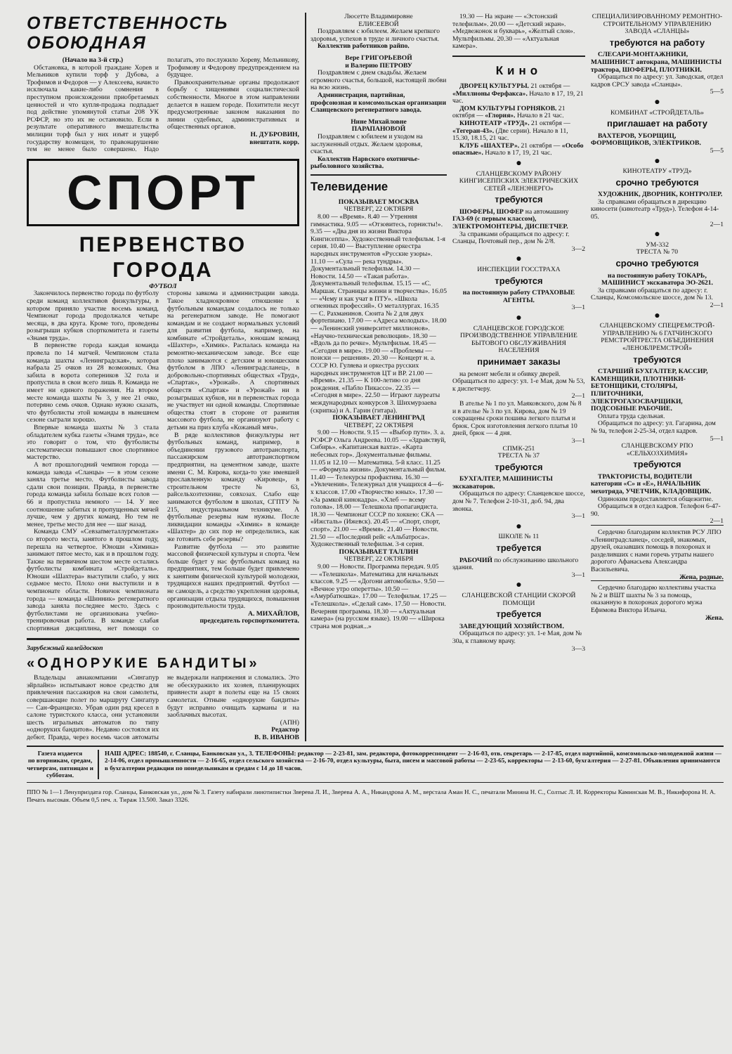ОТВЕТСТВЕННОСТЬ ОБОЮДНАЯ
(Начало на 3-й стр.)
Обстановка, в которой граждане Хорев и Мельников купили торф у Дубова, а Трофимов и Федоров — у Алексеева, начисто исключала какие-либо сомнения в преступном происхождении приобретаемых ценностей и что купля-продажа подпадает под действие упомянутой статьи 208 УК РСФСР, но это их не остановило. Если в результате оперативного вмешательства милиции торф был у них изъят и ущерб государству возмещен, то правонарушение тем не менее было совершено. Надо полагать, это послужило Хореву, Мельникову, Трофимову и Федорову предупреждением на будущее.
Правоохранительные органы продолжают борьбу с хищениями социалистической собственности. Многое в этом направлении делается в нашем городе. Похитители несут предусмотренные законом наказания по линии судебных, административных и общественных органов.
Н. ДУБРОВИН,
внештатн. корр.
СПОРТ
ПЕРВЕНСТВО ГОРОДА
ФУТБОЛ
Закончилось первенство города по футболу среди команд коллективов физкультуры, в котором приняло участие восемь команд. Чемпионат города продолжался четыре месяца, в два круга. Кроме того, проведены розыгрыши кубков спорткомитета и газеты «Знамя труда».
В первенстве города каждая команда провела по 14 матчей. Чемпионом стала команда шахты «Ленинградская», которая набрала 25 очков из 28 возможных. Она забила в ворота соперников 32 гола и пропустила в свои всего лишь 8. Команда не имеет ни единого поражения. На втором месте команда шахты № 3, у нее 21 очко, потеряно семь очков. Однако нужно сказать, что футболисты этой команды в нынешнем сезоне сыграли хорошо.
Впервые команда шахты № 3 стала обладателем кубка газеты «Знамя труда», все это говорит о том, что футболисты систематически повышают свое спортивное мастерство.
А вот прошлогодний чемпион города — команда завода «Сланцы» — в этом сезоне заняла третье место. Футболисты завода сдали свои позиции. Правда, в первенстве города команда забила больше всех голов — 66 и пропустила немного — 14. У нее соотношение забитых и пропущенных мячей лучше, чем у других команд. Но тем не менее, третье место для нее — шаг назад.
Команда СМУ «Севзапметаллургмонтаж» со второго места, занятого в прошлом году, перешла на четвертое. Юноши «Химика» занимают пятое место, как и в прошлом году. Также на первичном шестом месте остались футболисты комбината «Стройдеталь». Юноши «Шахтера» выступили слабо, у них седьмое место. Плохо они выступили и в чемпионате области. Новичок чемпионата города — команда «Шинник» регенератного завода заняла последнее место. Здесь с футболистами не организована учебно-тренировочная работа. В команде слабая спортивная дисциплина, нет помощи со стороны завкома и администрации завода. Такое хладнокровное отношение к футбольным командам создалось не только на регенератном заводе. Не помогают командам и не создают нормальных условий для развития футбола, например, на комбинате «Стройдеталь», юношам команд «Шахтер», «Химик». Распалась команда на ремонтно-механическом заводе. Все еще плохо занимаются с детским и юношеским футболом в ЛПО «Ленинградсланец», в добровольно-спортивных обществах «Труд», «Спартак», «Урожай». А спортивных обществ «Спартак» и «Урожай» ни в розыгрышах кубков, ни в первенствах города не участвует ни одной команды. Спортивные общества стоят в стороне от развития массового футбола, не организуют работу с детьми на приз клуба «Кожаный мяч».
В ряде коллективов физкультуры нет футбольных команд, например, в объединении грузового автотранспорта, пассажирском автотранспортном предприятии, на цементном заводе, шахте имени С. М. Кирова, когда-то уже имевшей прославленную команду «Кировец», в строительном тресте № 63, райсельхозтехнике, совхозах. Слабо еще занимаются футболом в школах, СГПТУ № 215, индустриальном техникуме. А футбольные резервы нам нужны. После ликвидации команды «Химик» в команде «Шахтер» до сих пор не определились, как же готовить себе резервы?
Развитие футбола — это развитие массовой физической культуры и спорта. Чем больше будет у нас футбольных команд на предприятиях, тем больше будет привлечено к занятиям физической культурой молодежи, трудящихся наших предприятий. Футбол — не самоцель, а средство укрепления здоровья, организации отдыха трудящихся, повышения производительности труда.
А. МИХАЙЛОВ,
председатель горспорткомитета.
Зарубежный калейдоскоп
«ОДНОРУКИЕ БАНДИТЫ»
Владельцы авиакомпании «Сингапур эйрлайнз» испытывают новое средство для привлечения пассажиров на свои самолеты, совершающие полет по маршруту Сингапур — Сан-Франциско. Убрав один ряд кресел в салоне туристского класса, они установили шесть игральных автоматов по типу «одноруких бандитов». Недавно состоялся их дебют. Правда, через восемь часов автоматы не выдержали напряжения и сломались. Это не обескуражило их хозяев, планирующих привнести азарт в полеты еще на 15 своих самолетах. Отныне «однорукие бандиты» будут исправно очищать карманы и на заоблачных высотах.
(АПН)
Редактор
В. В. ИВАНОВ
Люсетте Владимировне
ЕЛИСЕЕВОЙ
Поздравляем с юбилеем. Желаем крепкого здоровья, успехов в труде и личного счастья.
Коллектив работников райпо.
Вере ГРИГОРЬЕВОЙ
и Валерию ПЕТРОВУ
Поздравляем с днем свадьбы. Желаем огромного счастья, большой, настоящей любви на всю жизнь.
Администрация, партийная, профсоюзная и комсомольская организации Сланцевского регенератного завода.
Нине Михайловне
ПАРАПАНОВОЙ
Поздравляем с юбилеем и уходом на заслуженный отдых. Желаем здоровья, счастья.
Коллектив Нарвского охотничье-рыболовного хозяйства.
Телевидение
ПОКАЗЫВАЕТ МОСКВА
ЧЕТВЕРГ, 22 ОКТЯБРЯ
8.00 — «Время». 8.40 — Утренняя гимнастика. 9.05 — «Отзовитесь, горнисты!». 9.35 — «Два дня из жизни Виктора Кингисеппа». Художественный телефильм. 1-я серия. 10.40 — Выступление оркестра народных инструментов «Русские узоры». 11.10 — «Сула — река тундры». Документальный телефильм. 14.30 — Новости. 14.50 — «Такая работа». Документальный телефильм. 15.15 — «С. Маршак. Страницы жизни и творчества». 16.05 — «Чему и как учат в ПТУ». «Школа огненных профессий». О металлургах. 16.35 — С. Рахманинов. Сюита № 2 для двух фортепиано. 17.00 — «Адреса молодых». 18.00 — «Ленинский университет миллионов». «Научно-техническая революция». 18.30 — «Вдоль да по речке». Мультфильм. 18.45 — «Сегодня в мире». 19.00 — «Проблемы — поиски — решения». 20.30 — Концерт н. а. СССР Ю. Гуляева и оркестра русских народных инструментов ЦТ и ВР. 21.00 — «Время». 21.35 — К 100-летию со дня рождения. «Пабло Пикассо». 22.35 — «Сегодня в мире». 22.50 — Играют лауреаты международных конкурсов З. Шихмурзаева (скрипка) и А. Гарин (гитара).
ПОКАЗЫВАЕТ ЛЕНИНГРАД
ЧЕТВЕРГ, 22 ОКТЯБРЯ
9.00 — Новости. 9.15 — «Выбор пути». З. а. РСФСР Ольга Андреева. 10.05 — «Здравствуй, Сибирь». «Капитанская вахта». «Карта небесных гор». Документальные фильмы. 11.05 и 12.10 — Математика. 5-й класс. 11.25 — «Формула жизни». Документальный фильм. 11.40 — Телекурсы профактива. 16.30 — «Увлечения». Тележурнал для учащихся 4—6-х классов. 17.00 «Творчество юных». 17.30 — «За рамкой кинокадра». «Хлеб — всему голова». 18.00 — Телешкола пропагандиста. 18.30 — Чемпионат СССР по хоккею: СКА — «Ижсталь» (Ижевск). 20.45 — «Спорт, спорт, спорт». 21.00 — «Время». 21.40 — Новости. 21.50 — «Последний рейс «Альбатроса». Художественный телефильм. 3-я серия.
ПОКАЗЫВАЕТ ТАЛЛИН
ЧЕТВЕРГ, 22 ОКТЯБРЯ
9.00 — Новости. Программа передач. 9.05 — «Телешкола». Математика для начальных классов. 9.25 — «Догони автомобиль». 9.50 — «Вечное утро оперетты». 10.50 — «Амурбатюшка». 17.00 — Телефильм. 17.25 — «Телешкола». «Сделай сам». 17.50 — Новости. Вечерняя программа. 18.30 — «Актуальная камера» (на русском языке). 19.00 — «Широка страна моя родная...»
19.30 — На экране — «Эстонский телефильм». 20.00 — «Детский экран». «Медвежонок и букварь», «Желтый слон». Мультфильмы. 20.30 — «Актуальная камера».
Кино
ДВОРЕЦ КУЛЬТУРЫ. 21 октября — «Миллионы Ферфакса». Начало в 17, 19, 21 час.
ДОМ КУЛЬТУРЫ ГОРНЯКОВ. 21 октября — «Глория». Начало в 21 час.
КИНОТЕАТР «ТРУД». 21 октября — «Тегеран-43». (Две серии). Начало в 11, 15.30, 18.15, 21 час.
КЛУБ «ШАХТЕР». 21 октября — «Особо опасные». Начало в 17, 19, 21 час.
●
СЛАНЦЕВСКОМУ РАЙОНУ КИНГИСЕППСКИХ ЭЛЕКТРИЧЕСКИХ СЕТЕЙ «ЛЕНЭНЕРГО»
требуются
ШОФЕРЫ, ШОФЕР на автомашину ГАЗ-69 (с первым классом), ЭЛЕКТРОМОНТЕРЫ, ДИСПЕТЧЕР.
За справками обращаться по адресу: г. Сланцы, Почтовый пер., дом № 2/8.
3—2
●
ИНСПЕКЦИИ ГОССТРАХА
требуются
на постоянную работу СТРАХОВЫЕ АГЕНТЫ.
3—1
●
СЛАНЦЕВСКОЕ ГОРОДСКОЕ ПРОИЗВОДСТВЕННОЕ УПРАВЛЕНИЕ БЫТОВОГО ОБСЛУЖИВАНИЯ НАСЕЛЕНИЯ
принимает заказы
на ремонт мебели и обивку дверей. Обращаться по адресу: ул. 1-е Мая, дом № 53, к диспетчеру.
2—1
В ателье № 1 по ул. Маяковского, дом № 8 и в ателье № 3 по ул. Кирова, дом № 19 сокращены сроки пошива легкого платья и брюк. Срок изготовления легкого платья 10 дней, брюк — 4 дня.
3—1
СПМК-251
ТРЕСТА № 37
требуются
БУХГАЛТЕР, МАШИНИСТЫ экскаваторов.
Обращаться по адресу: Сланцевское шоссе, дом № 7. Телефон 2-10-31, доб. 94, два звонка.
3—1
●
ШКОЛЕ № 11
требуется
РАБОЧИЙ по обслуживанию школьного здания.
3—1
●
СЛАНЦЕВСКОЙ СТАНЦИИ СКОРОЙ ПОМОЩИ
требуется
ЗАВЕДУЮЩИЙ ХОЗЯЙСТВОМ.
Обращаться по адресу: ул. 1-е Мая, дом № 30а, к главному врачу.
3—3
СПЕЦИАЛИЗИРОВАННОМУ РЕМОНТНО-СТРОИТЕЛЬНОМУ УПРАВЛЕНИЮ ЗАВОДА «СЛАНЦЫ»
требуются на работу
СЛЕСАРИ-МОНТАЖНИКИ, МАШИНИСТ автокрана, МАШИНИСТЫ трактора, ШОФЕРЫ, ПЛОТНИКИ.
Обращаться по адресу: ул. Заводская, отдел кадров СРСУ завода «Сланцы».
5—5
●
КОМБИНАТ «СТРОЙДЕТАЛЬ»
приглашает на работу
ВАХТЕРОВ, УБОРЩИЦ, ФОРМОВЩИКОВ, ЭЛЕКТРИКОВ.
5—5
●
КИНОТЕАТРУ «ТРУД»
срочно требуются
ХУДОЖНИК, ДВОРНИК, КОНТРОЛЕР.
За справками обращаться в дирекцию киносети (кинотеатр «Труд»). Телефон 4-14-05.
2—1
●
УМ-332
ТРЕСТА № 70
срочно требуются
на постоянную работу ТОКАРЬ, МАШИНИСТ экскаватора ЭО-2621.
За справками обращаться по адресу: г. Сланцы, Комсомольское шоссе, дом № 13.
2—1
●
СЛАНЦЕВСКОМУ СПЕЦРЕМСТРОЙ-УПРАВЛЕНИЮ № 6 ГАТЧИНСКОГО РЕМСТРОЙТРЕСТА ОБЪЕДИНЕНИЯ «ЛЕНОБЛРЕМСТРОЙ»
требуются
СТАРШИЙ БУХГАЛТЕР, КАССИР, КАМЕНЩИКИ, ПЛОТНИКИ-БЕТОНЩИКИ, СТОЛЯРЫ, ПЛИТОЧНИКИ, ЭЛЕКТРОГАЗОСВАРЩИКИ, ПОДСОБНЫЕ РАБОЧИЕ.
Оплата труда сдельная.
Обращаться по адресу: ул. Гагарина, дом № 9а, телефон 2-25-34, отдел кадров.
5—1
СЛАНЦЕВСКОМУ РПО «СЕЛЬХОЗХИМИЯ»
требуются
ТРАКТОРИСТЫ, ВОДИТЕЛИ категории «С» и «Е», НАЧАЛЬНИК мехотряда, УЧЕТЧИК, КЛАДОВЩИК.
Одиноким предоставляется общежитие.
Обращаться в отдел кадров. Телефон 6-47-90.
2—1
Сердечно благодарим коллектив РСУ ЛПО «Ленинградсланец», соседей, знакомых, друзей, оказавших помощь в похоронах и разделивших с нами горечь утраты нашего дорогого Афанасьева Александра Васильевича.
Жена, родные.
Сердечно благодарю коллективы участка № 2 и ВШТ шахты № 3 за помощь, оказанную в похоронах дорогого мужа Ефимова Виктора Ильича.
Жена.
Газета издается
по вторникам, средам, четвергам, пятницам и субботам.
НАШ АДРЕС: 188540, г. Сланцы, Банковская ул., 3. ТЕЛЕФОНЫ: редактор — 2-23-81, зам. редактора, фотокорреспондент — 2-16-03, отв. секретарь — 2-17-85, отдел партийной, комсомольско-молодежной жизни — 2-14-06, отдел промышленности — 2-16-65, отдел сельского хозяйства — 2-16-70, отдел культуры, быта, писем и массовой работы — 2-23-65, корректоры — 2-13-60, бухгалтерия — 2-27-81. Объявления принимаются в бухгалтерии редакции по понедельникам и средам с 14 до 18 часов.
ППО № 1—1 Ленуприздата гор. Сланцы, Банковская ул., дом № 3. Газету набирали линотипистки Зверева Л. И., Зверева А. А., Никандрова А. М., верстала Аман Н. С., печатали Минина Н. С., Солтыс Л. И. Корректоры Каминская М. В., Никифорова Н. А. Печать высокая. Объем 0,5 печ. л. Тираж 13.500. Заказ 3326.